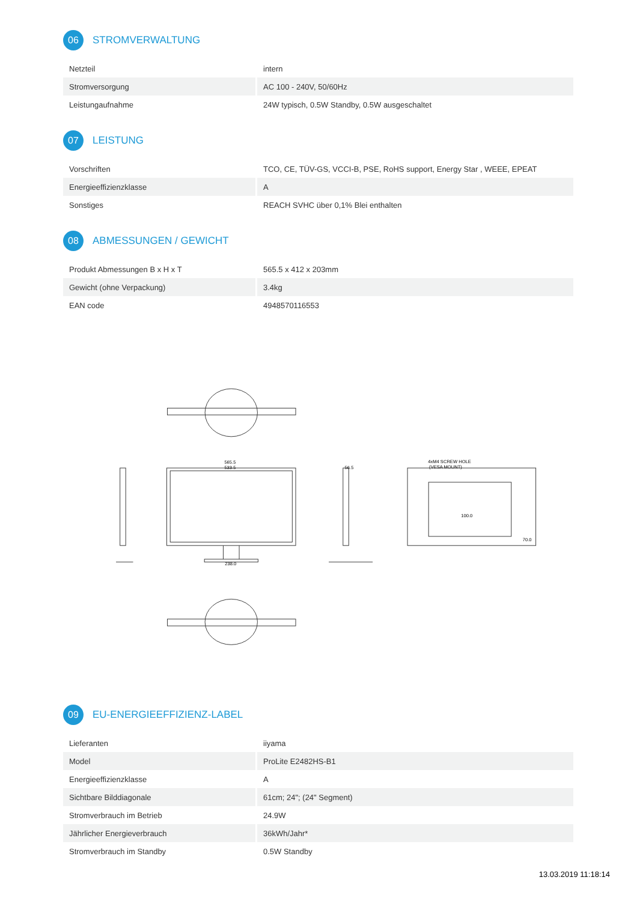06 STROMVERWALTUNG
| Netzteil | intern |
| Stromversorgung | AC 100 - 240V, 50/60Hz |
| Leistungaufnahme | 24W typisch, 0.5W Standby, 0.5W ausgeschaltet |
07 LEISTUNG
| Vorschriften | TCO, CE, TÜV-GS, VCCI-B, PSE, RoHS support, Energy Star , WEEE, EPEAT |
| Energieeffizienzklasse | A |
| Sonstiges | REACH SVHC über 0,1% Blei enthalten |
08 ABMESSUNGEN / GEWICHT
| Produkt Abmessungen B x H x T | 565.5 x 412 x 203mm |
| Gewicht (ohne Verpackung) | 3.4kg |
| EAN code | 4948570116553 |
565.5
533.5
238.0
56.5
4xM4 SCREW HOLE
(VESA MOUNT)
100.0
70.0
09 EU-ENERGIEEFFIZIENZ-LABEL
| Lieferanten | iiyama |
| Model | ProLite E2482HS-B1 |
| Energieeffizienzklasse | A |
| Sichtbare Bilddiagonale | 61cm; 24"; (24" Segment) |
| Stromverbrauch im Betrieb | 24.9W |
| Jährlicher Energieverbrauch | 36kWh/Jahr* |
| Stromverbrauch im Standby | 0.5W Standby |
13.03.2019 11:18:14